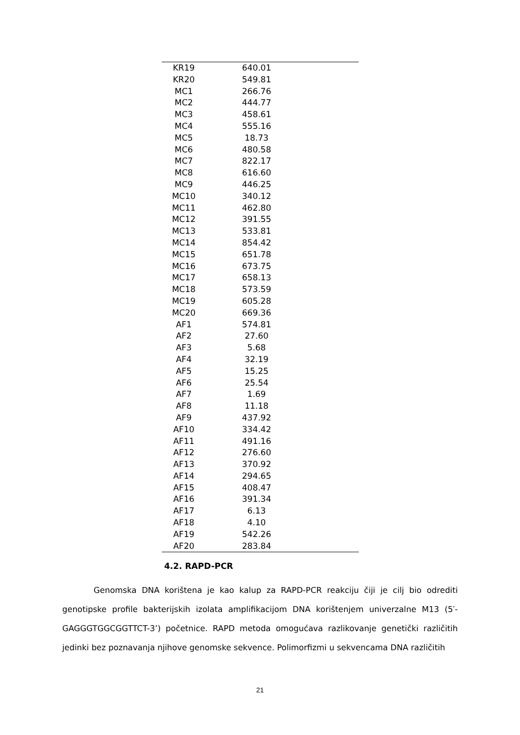| KR19 | 640.01 | |
| KR20 | 549.81 | |
| MC1 | 266.76 | |
| MC2 | 444.77 | |
| MC3 | 458.61 | |
| MC4 | 555.16 | |
| MC5 | 18.73 | |
| MC6 | 480.58 | |
| MC7 | 822.17 | |
| MC8 | 616.60 | |
| MC9 | 446.25 | |
| MC10 | 340.12 | |
| MC11 | 462.80 | |
| MC12 | 391.55 | |
| MC13 | 533.81 | |
| MC14 | 854.42 | |
| MC15 | 651.78 | |
| MC16 | 673.75 | |
| MC17 | 658.13 | |
| MC18 | 573.59 | |
| MC19 | 605.28 | |
| MC20 | 669.36 | |
| AF1 | 574.81 | |
| AF2 | 27.60 | |
| AF3 | 5.68 | |
| AF4 | 32.19 | |
| AF5 | 15.25 | |
| AF6 | 25.54 | |
| AF7 | 1.69 | |
| AF8 | 11.18 | |
| AF9 | 437.92 | |
| AF10 | 334.42 | |
| AF11 | 491.16 | |
| AF12 | 276.60 | |
| AF13 | 370.92 | |
| AF14 | 294.65 | |
| AF15 | 408.47 | |
| AF16 | 391.34 | |
| AF17 | 6.13 | |
| AF18 | 4.10 | |
| AF19 | 542.26 | |
| AF20 | 283.84 | |
4.2. RAPD-PCR
Genomska DNA korištena je kao kalup za RAPD-PCR reakciju čiji je cilj bio odrediti genotipske profile bakterijskih izolata amplifikacijom DNA korištenjem univerzalne M13 (5′-GAGGGTGGCGGTTCT-3’) početnice. RAPD metoda omogućava razlikovanje genetički različitih jedinki bez poznavanja njihove genomske sekvence. Polimorfizmi u sekvencama DNA različitih
21